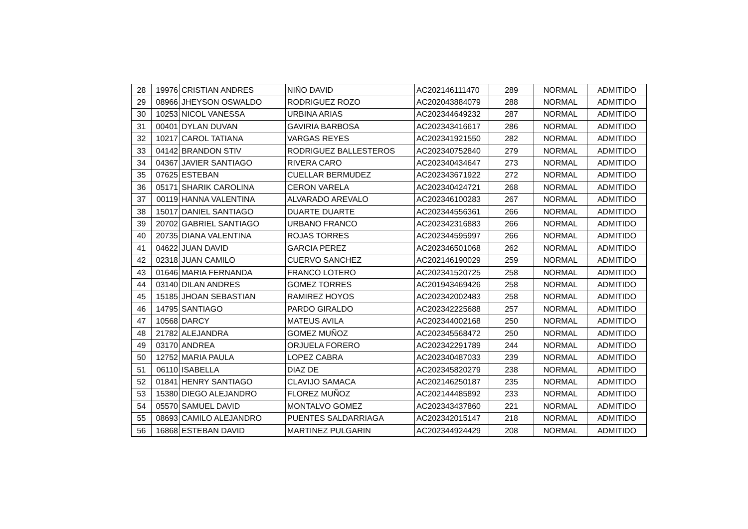| 28 | 19976 | CRISTIAN ANDRES | NIÑO DAVID | AC202146111470 | 289 | NORMAL | ADMITIDO |
| 29 | 08966 | JHEYSON OSWALDO | RODRIGUEZ ROZO | AC202043884079 | 288 | NORMAL | ADMITIDO |
| 30 | 10253 | NICOL VANESSA | URBINA ARIAS | AC202344649232 | 287 | NORMAL | ADMITIDO |
| 31 | 00401 | DYLAN DUVAN | GAVIRIA BARBOSA | AC202343416617 | 286 | NORMAL | ADMITIDO |
| 32 | 10217 | CAROL TATIANA | VARGAS REYES | AC202341921550 | 282 | NORMAL | ADMITIDO |
| 33 | 04142 | BRANDON STIV | RODRIGUEZ BALLESTEROS | AC202340752840 | 279 | NORMAL | ADMITIDO |
| 34 | 04367 | JAVIER SANTIAGO | RIVERA CARO | AC202340434647 | 273 | NORMAL | ADMITIDO |
| 35 | 07625 | ESTEBAN | CUELLAR BERMUDEZ | AC202343671922 | 272 | NORMAL | ADMITIDO |
| 36 | 05171 | SHARIK CAROLINA | CERON VARELA | AC202340424721 | 268 | NORMAL | ADMITIDO |
| 37 | 00119 | HANNA VALENTINA | ALVARADO AREVALO | AC202346100283 | 267 | NORMAL | ADMITIDO |
| 38 | 15017 | DANIEL SANTIAGO | DUARTE DUARTE | AC202344556361 | 266 | NORMAL | ADMITIDO |
| 39 | 20702 | GABRIEL SANTIAGO | URBANO FRANCO | AC202342316883 | 266 | NORMAL | ADMITIDO |
| 40 | 20735 | DIANA VALENTINA | ROJAS TORRES | AC202344595997 | 266 | NORMAL | ADMITIDO |
| 41 | 04622 | JUAN DAVID | GARCIA PEREZ | AC202346501068 | 262 | NORMAL | ADMITIDO |
| 42 | 02318 | JUAN CAMILO | CUERVO SANCHEZ | AC202146190029 | 259 | NORMAL | ADMITIDO |
| 43 | 01646 | MARIA FERNANDA | FRANCO LOTERO | AC202341520725 | 258 | NORMAL | ADMITIDO |
| 44 | 03140 | DILAN ANDRES | GOMEZ TORRES | AC201943469426 | 258 | NORMAL | ADMITIDO |
| 45 | 15185 | JHOAN SEBASTIAN | RAMIREZ HOYOS | AC202342002483 | 258 | NORMAL | ADMITIDO |
| 46 | 14795 | SANTIAGO | PARDO GIRALDO | AC202342225688 | 257 | NORMAL | ADMITIDO |
| 47 | 10568 | DARCY | MATEUS AVILA | AC202344002168 | 250 | NORMAL | ADMITIDO |
| 48 | 21782 | ALEJANDRA | GOMEZ MUÑOZ | AC202345568472 | 250 | NORMAL | ADMITIDO |
| 49 | 03170 | ANDREA | ORJUELA FORERO | AC202342291789 | 244 | NORMAL | ADMITIDO |
| 50 | 12752 | MARIA PAULA | LOPEZ CABRA | AC202340487033 | 239 | NORMAL | ADMITIDO |
| 51 | 06110 | ISABELLA | DIAZ DE | AC202345820279 | 238 | NORMAL | ADMITIDO |
| 52 | 01841 | HENRY SANTIAGO | CLAVIJO SAMACA | AC202146250187 | 235 | NORMAL | ADMITIDO |
| 53 | 15380 | DIEGO ALEJANDRO | FLOREZ MUÑOZ | AC202144485892 | 233 | NORMAL | ADMITIDO |
| 54 | 05570 | SAMUEL DAVID | MONTALVO GOMEZ | AC202343437860 | 221 | NORMAL | ADMITIDO |
| 55 | 08693 | CAMILO ALEJANDRO | PUENTES SALDARRIAGA | AC202342015147 | 218 | NORMAL | ADMITIDO |
| 56 | 16868 | ESTEBAN DAVID | MARTINEZ PULGARIN | AC202344924429 | 208 | NORMAL | ADMITIDO |